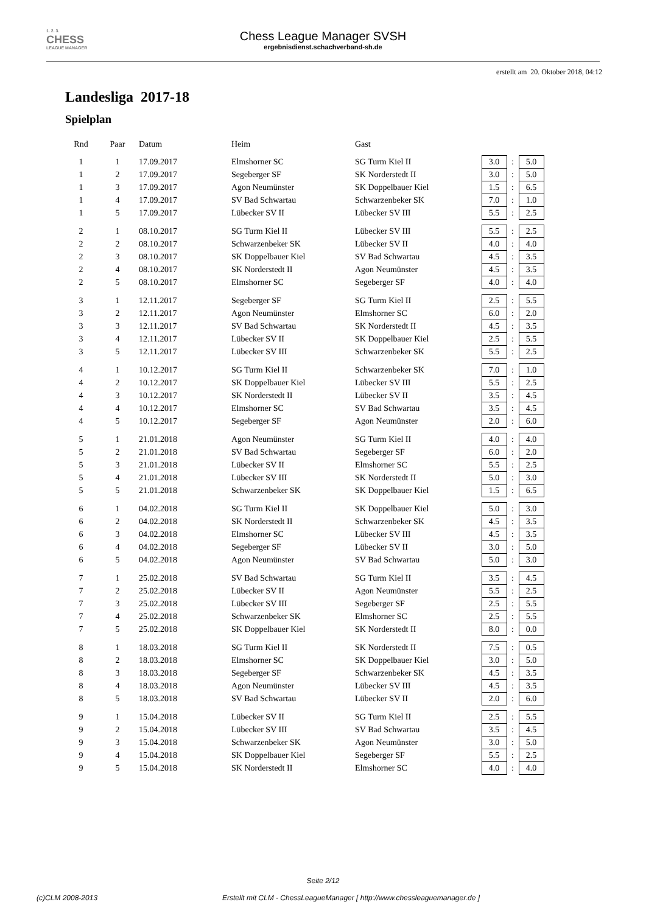1. 2. 3.
CHESS
LEAGUE MANAGER
Chess League Manager SVSH
ergebnisdienst.schachverband-sh.de
erstellt am 20. Oktober 2018, 04:12
Landesliga 2017-18
Spielplan
| Rnd | Paar | Datum | Heim | Gast | | | |
| --- | --- | --- | --- | --- | --- | --- | --- |
| 1 | 1 | 17.09.2017 | Elmshorner SC | SG Turm Kiel II | 3.0 | : | 5.0 |
| 1 | 2 | 17.09.2017 | Segeberger SF | SK Norderstedt II | 3.0 | : | 5.0 |
| 1 | 3 | 17.09.2017 | Agon Neumünster | SK Doppelbauer Kiel | 1.5 | : | 6.5 |
| 1 | 4 | 17.09.2017 | SV Bad Schwartau | Schwarzenbeker SK | 7.0 | : | 1.0 |
| 1 | 5 | 17.09.2017 | Lübecker SV II | Lübecker SV III | 5.5 | : | 2.5 |
| 2 | 1 | 08.10.2017 | SG Turm Kiel II | Lübecker SV III | 5.5 | : | 2.5 |
| 2 | 2 | 08.10.2017 | Schwarzenbeker SK | Lübecker SV II | 4.0 | : | 4.0 |
| 2 | 3 | 08.10.2017 | SK Doppelbauer Kiel | SV Bad Schwartau | 4.5 | : | 3.5 |
| 2 | 4 | 08.10.2017 | SK Norderstedt II | Agon Neumünster | 4.5 | : | 3.5 |
| 2 | 5 | 08.10.2017 | Elmshorner SC | Segeberger SF | 4.0 | : | 4.0 |
| 3 | 1 | 12.11.2017 | Segeberger SF | SG Turm Kiel II | 2.5 | : | 5.5 |
| 3 | 2 | 12.11.2017 | Agon Neumünster | Elmshorner SC | 6.0 | : | 2.0 |
| 3 | 3 | 12.11.2017 | SV Bad Schwartau | SK Norderstedt II | 4.5 | : | 3.5 |
| 3 | 4 | 12.11.2017 | Lübecker SV II | SK Doppelbauer Kiel | 2.5 | : | 5.5 |
| 3 | 5 | 12.11.2017 | Lübecker SV III | Schwarzenbeker SK | 5.5 | : | 2.5 |
| 4 | 1 | 10.12.2017 | SG Turm Kiel II | Schwarzenbeker SK | 7.0 | : | 1.0 |
| 4 | 2 | 10.12.2017 | SK Doppelbauer Kiel | Lübecker SV III | 5.5 | : | 2.5 |
| 4 | 3 | 10.12.2017 | SK Norderstedt II | Lübecker SV II | 3.5 | : | 4.5 |
| 4 | 4 | 10.12.2017 | Elmshorner SC | SV Bad Schwartau | 3.5 | : | 4.5 |
| 4 | 5 | 10.12.2017 | Segeberger SF | Agon Neumünster | 2.0 | : | 6.0 |
| 5 | 1 | 21.01.2018 | Agon Neumünster | SG Turm Kiel II | 4.0 | : | 4.0 |
| 5 | 2 | 21.01.2018 | SV Bad Schwartau | Segeberger SF | 6.0 | : | 2.0 |
| 5 | 3 | 21.01.2018 | Lübecker SV II | Elmshorner SC | 5.5 | : | 2.5 |
| 5 | 4 | 21.01.2018 | Lübecker SV III | SK Norderstedt II | 5.0 | : | 3.0 |
| 5 | 5 | 21.01.2018 | Schwarzenbeker SK | SK Doppelbauer Kiel | 1.5 | : | 6.5 |
| 6 | 1 | 04.02.2018 | SG Turm Kiel II | SK Doppelbauer Kiel | 5.0 | : | 3.0 |
| 6 | 2 | 04.02.2018 | SK Norderstedt II | Schwarzenbeker SK | 4.5 | : | 3.5 |
| 6 | 3 | 04.02.2018 | Elmshorner SC | Lübecker SV III | 4.5 | : | 3.5 |
| 6 | 4 | 04.02.2018 | Segeberger SF | Lübecker SV II | 3.0 | : | 5.0 |
| 6 | 5 | 04.02.2018 | Agon Neumünster | SV Bad Schwartau | 5.0 | : | 3.0 |
| 7 | 1 | 25.02.2018 | SV Bad Schwartau | SG Turm Kiel II | 3.5 | : | 4.5 |
| 7 | 2 | 25.02.2018 | Lübecker SV II | Agon Neumünster | 5.5 | : | 2.5 |
| 7 | 3 | 25.02.2018 | Lübecker SV III | Segeberger SF | 2.5 | : | 5.5 |
| 7 | 4 | 25.02.2018 | Schwarzenbeker SK | Elmshorner SC | 2.5 | : | 5.5 |
| 7 | 5 | 25.02.2018 | SK Doppelbauer Kiel | SK Norderstedt II | 8.0 | : | 0.0 |
| 8 | 1 | 18.03.2018 | SG Turm Kiel II | SK Norderstedt II | 7.5 | : | 0.5 |
| 8 | 2 | 18.03.2018 | Elmshorner SC | SK Doppelbauer Kiel | 3.0 | : | 5.0 |
| 8 | 3 | 18.03.2018 | Segeberger SF | Schwarzenbeker SK | 4.5 | : | 3.5 |
| 8 | 4 | 18.03.2018 | Agon Neumünster | Lübecker SV III | 4.5 | : | 3.5 |
| 8 | 5 | 18.03.2018 | SV Bad Schwartau | Lübecker SV II | 2.0 | : | 6.0 |
| 9 | 1 | 15.04.2018 | Lübecker SV II | SG Turm Kiel II | 2.5 | : | 5.5 |
| 9 | 2 | 15.04.2018 | Lübecker SV III | SV Bad Schwartau | 3.5 | : | 4.5 |
| 9 | 3 | 15.04.2018 | Schwarzenbeker SK | Agon Neumünster | 3.0 | : | 5.0 |
| 9 | 4 | 15.04.2018 | SK Doppelbauer Kiel | Segeberger SF | 5.5 | : | 2.5 |
| 9 | 5 | 15.04.2018 | SK Norderstedt II | Elmshorner SC | 4.0 | : | 4.0 |
Seite 2/12
(c)CLM 2008-2013 Erstellt mit CLM - ChessLeagueManager [ http://www.chessleaguemanager.de ]